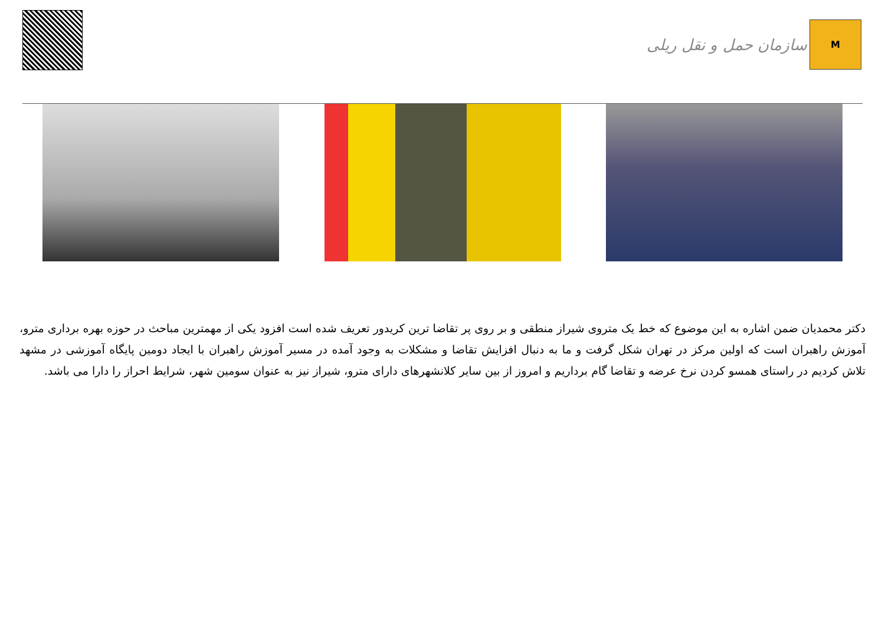سازمان حمل و نقل ریلی
M
دکتر محمدیان ضمن اشاره به این موضوع که خط یک متروی شیراز منطقی و بر روی پر تقاضا ترین کریدور تعریف شده است افزود یکی از مهمترین مباحث در حوزه بهره برداری مترو، آموزش راهبران است که اولین مرکز در تهران شکل گرفت و ما به دنبال افزایش تقاضا و مشکلات به وجود آمده در مسیر آموزش راهبران با ایجاد دومین پایگاه آموزشی در مشهد تلاش کردیم در راستای همسو کردن نرخ عرضه و تقاضا گام برداریم و امروز از بین سایر کلانشهرهای دارای مترو، شیراز نیز به عنوان سومین شهر، شرایط احراز را دارا می باشد.